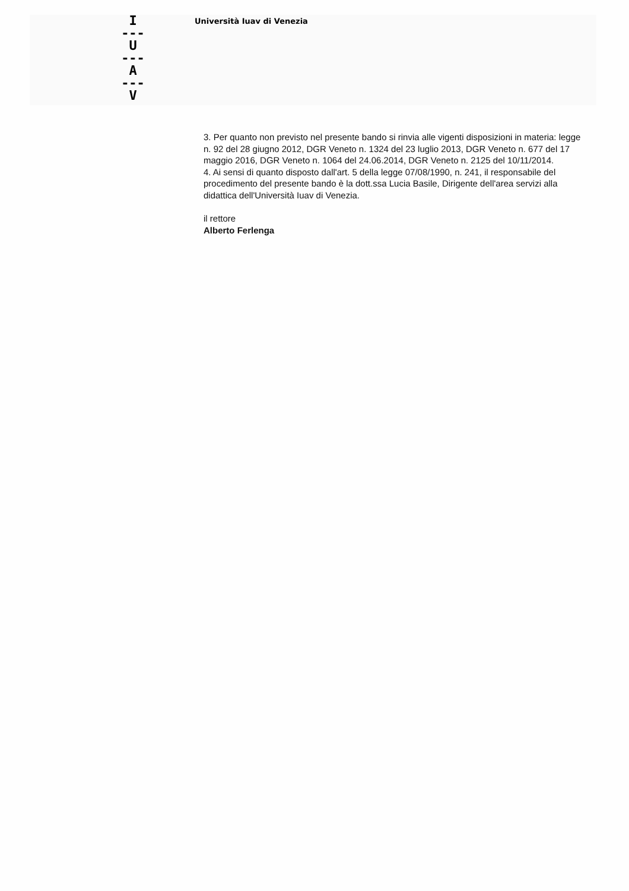I
---
U
---
A
---
V
Università Iuav di Venezia
3. Per quanto non previsto nel presente bando si rinvia alle vigenti disposizioni in materia: legge n. 92 del 28 giugno 2012, DGR Veneto n. 1324 del 23 luglio 2013, DGR Veneto n. 677 del 17 maggio 2016, DGR Veneto n. 1064 del 24.06.2014, DGR Veneto n. 2125 del 10/11/2014.
4. Ai sensi di quanto disposto dall'art. 5 della legge 07/08/1990, n. 241, il responsabile del procedimento del presente bando è la dott.ssa Lucia Basile, Dirigente dell'area servizi alla didattica dell'Università Iuav di Venezia.
il rettore
Alberto Ferlenga